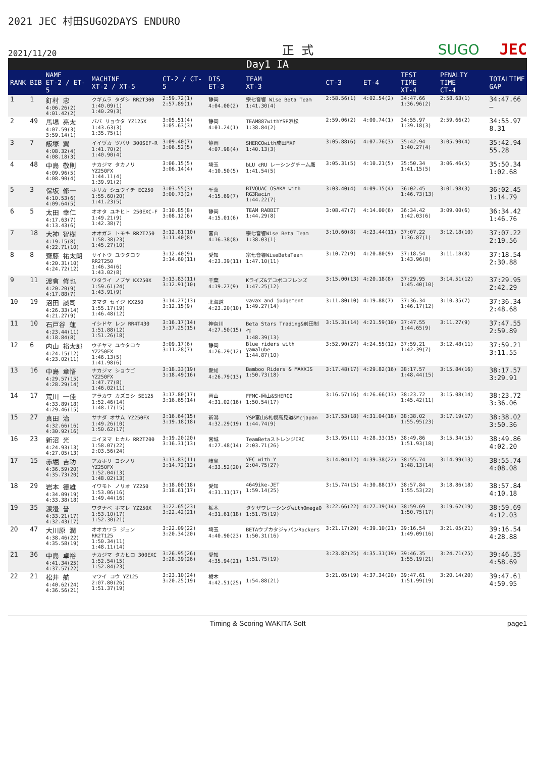2021 JEC 村田SUGO2DAYS ENDURO
2021/11/20 正 式 SUGO JEC
Day1 IA
| RANK | BIB | NAME ET-2 / ET-5 | MACHINE XT-2 / XT-5 | CT-2 / CT-5 | DIS ET-3 | TEAM XT-3 | CT-3 | ET-4 | TEST TIME XT-4 | PENALTY TIME CT-4 | TOTALTIME GAP |
| --- | --- | --- | --- | --- | --- | --- | --- | --- | --- | --- | --- |
| 1 | 1 | 釘村 忠 4:06.26(2) 4:01.42(2) | クギムラ タダシ RR2T300 1:40.09(1) 1:40.29(3) | 2:59.72(1) 2:57.89(1) | 静岡 4:04.00(2) | 宗七音響 Wise Beta Team 1:41.30(4) | 2:58.56(1) | 4:02.54(2) | 34:47.66 1:36.96(2) | 2:58.63(1) | 34:47.66 – |
| 2 | 49 | 馬場 亮太 4:07.59(3) 3:59.14(1) | ババ リョウタ YZ125X 1:43.63(3) 1:35.75(1) | 3:05.51(4) 3:05.63(3) | 静岡 4:01.24(1) | TEAM887withYSP浜松 1:38.84(2) | 2:59.06(2) | 4:00.74(1) | 34:55.97 1:39.18(3) | 2:59.66(2) | 34:55.97 8.31 |
| 3 | 7 | 飯塚 翼 4:08.32(4) 4:08.18(3) | イイヅカ ツバサ 300SEF-R 1:41.70(2) 1:40.90(4) | 3:09.40(7) 3:06.52(5) | 静岡 4:07.98(4) | SHERCOwith成田MXP 1:40.13(3) | 3:05.88(6) | 4:07.76(3) | 35:42.94 1:40.27(4) | 3:05.90(4) | 35:42.94 55.28 |
| 4 | 48 | 中島 敬則 4:09.96(5) 4:08.90(4) | ナカジマ タカノリ YZ250FX 1:44.11(4) 1:39.91(2) | 3:06.15(5) 3:06.14(4) | 埼玉 4:10.50(5) | bLU cRU レーシングチーム鷹 1:41.54(5) | 3:05.31(5) | 4:10.21(5) | 35:50.34 1:41.15(5) | 3:06.46(5) | 35:50.34 1:02.68 |
| 5 | 3 | 保坂 修一 4:10.53(6) 4:09.64(5) | ホサカ シュウイチ EC250 1:55.60(20) 1:41.23(5) | 3:03.55(3) 3:00.73(2) | 千葉 4:15.69(7) | BIVOUAC OSAKA with RG3Racin 1:44.22(7) | 3:03.40(4) | 4:09.15(4) | 36:02.45 1:46.73(13) | 3:01.98(3) | 36:02.45 1:14.79 |
| 6 | 5 | 太田 幸仁 4:17.63(7) 4:13.43(6) | オオタ ユキヒト 250EXC-F 1:49.21(9) 1:42.38(7) | 3:10.85(8) 3:08.12(6) | 静岡 4:15.01(6) | TEAM RABBIT 1:44.29(8) | 3:08.47(7) | 4:14.00(6) | 36:34.42 1:42.03(6) | 3:09.00(6) | 36:34.42 1:46.76 |
| 7 | 18 | 大神 智樹 4:19.15(8) 4:22.71(10) | オオガミ トモキ RR2T250 1:58.38(23) 1:45.27(10) | 3:12.81(10) 3:11.40(8) | 富山 4:16.38(8) | 宗七音響Wise Beta Team 1:38.03(1) | 3:10.60(8) | 4:23.44(11) | 37:07.22 1:36.87(1) | 3:12.18(10) | 37:07.22 2:19.56 |
| 8 | 8 | 齋藤 祐太朗 4:20.31(10) 4:24.72(12) | サイトウ ユウタロウ RR2T250 1:46.34(6) 1:43.02(8) | 3:12.40(9) 3:14.60(11) | 愛知 4:23.39(11) | 宗七音響WiseBetaTeam 1:47.10(11) | 3:10.72(9) | 4:20.80(9) | 37:18.54 1:43.96(8) | 3:11.18(8) | 37:18.54 2:30.88 |
| 9 | 11 | 渡會 修也 4:20.20(9) 4:17.88(7) | ワタライ ノブヤ KX250X 1:59.61(24) 1:43.91(9) | 3:13.83(11) 3:12.91(10) | 千葉 4:19.27(9) | Kライズ&デコボコフレンズ 1:47.25(12) | 3:15.00(13) | 4:20.18(8) | 37:29.95 1:45.40(10) | 3:14.51(12) | 37:29.95 2:42.29 |
| 10 | 19 | 沼田 誠司 4:26.33(14) 4:21.27(9) | ヌマタ セイジ KX250 1:55.17(19) 1:46.48(12) | 3:14.27(13) 3:12.15(9) | 北海道 4:23.20(10) | vavax and judgement 1:49.27(14) | 3:11.80(10) | 4:19.88(7) | 37:36.34 1:46.17(12) | 3:10.35(7) | 37:36.34 2:48.68 |
| 11 | 10 | 石戸谷 蓮 4:23.44(11) 4:18.84(8) | イシドヤ レン RR4T430 1:51.88(12) 1:51.26(18) | 3:16.17(14) 3:17.25(15) | 神奈川 4:27.50(15) | Beta Stars Trading&前田制作 1:48.39(13) | 3:15.31(14) | 4:21.59(10) | 37:47.55 1:44.65(9) | 3:11.27(9) | 37:47.55 2:59.89 |
| 12 | 6 | 内山 裕太郎 4:24.15(12) 4:23.02(11) | ウチヤマ ユウタロウ YZ250FX 1:46.13(5) 1:41.98(6) | 3:09.17(6) 3:11.28(7) | 静岡 4:26.29(12) | Blue riders with yamalube 1:44.87(10) | 3:52.90(27) | 4:24.55(12) | 37:59.21 1:42.39(7) | 3:12.48(11) | 37:59.21 3:11.55 |
| 13 | 16 | 中島 章悟 4:29.57(15) 4:28.29(14) | ナカジマ ショウゴ YZ250FX 1:47.77(8) 1:46.02(11) | 3:18.33(19) 3:18.49(16) | 愛知 4:26.79(13) | Bamboo Riders & MAXXIS 1:50.73(18) | 3:17.48(17) | 4:29.82(16) | 38:17.57 1:48.44(15) | 3:15.84(16) | 38:17.57 3:29.91 |
| 14 | 17 | 荒川 一佳 4:33.89(18) 4:29.46(15) | アラカワ カズヨシ SE125 1:52.46(14) 1:48.17(15) | 3:17.80(17) 3:16.65(14) | 岡山 4:31.02(16) | FFMC-岡山&SHERCO 1:50.54(17) | 3:16.57(16) | 4:26.66(13) | 38:23.72 1:45.42(11) | 3:15.08(14) | 38:23.72 3:36.06 |
| 15 | 27 | 真田 治 4:32.66(16) 4:30.92(16) | サナダ オサム YZ250FX 1:49.26(10) 1:50.62(17) | 3:16.64(15) 3:19.18(18) | 新潟 4:32.29(19) | YSP富山&札幌高見道&Mcjapan 1:44.74(9) | 3:17.53(18) | 4:31.04(18) | 38:38.02 1:55.95(23) | 3:17.19(17) | 38:38.02 3:50.36 |
| 16 | 23 | 新沼 光 4:24.93(13) 4:27.05(13) | ニイヌマ ヒカル RR2T200 1:58.07(22) 2:03.56(24) | 3:19.20(20) 3:16.31(13) | 宮城 4:27.48(14) | TeamBetaストレンジIRC 2:03.71(26) | 3:13.95(11) | 4:28.33(15) | 38:49.86 1:51.93(18) | 3:15.34(15) | 38:49.86 4:02.20 |
| 17 | 15 | 赤堀 吉功 4:36.59(20) 4:35.73(20) | アカホリ ヨシノリ YZ250FX 1:52.04(13) 1:48.02(13) | 3:13.83(11) 3:14.72(12) | 岐阜 4:33.52(20) | YEC with Y 2:04.75(27) | 3:14.04(12) | 4:39.38(22) | 38:55.74 1:48.13(14) | 3:14.99(13) | 38:55.74 4:08.08 |
| 18 | 29 | 岩本 德雄 4:34.09(19) 4:33.38(18) | イワモト ノリオ YZ250 1:53.06(16) 1:49.44(16) | 3:18.00(18) 3:18.61(17) | 愛知 4:31.11(17) | 4649ike-JET 1:59.14(25) | 3:15.74(15) | 4:30.88(17) | 38:57.84 1:55.53(22) | 3:18.86(18) | 38:57.84 4:10.18 |
| 19 | 35 | 渡邉 誉 4:33.21(17) 4:32.43(17) | ワタナベ ホマレ YZ250X 1:53.10(17) 1:52.30(21) | 3:22.65(23) 3:22.42(21) | 栃木 4:31.61(18) | タケザワレーシングwithOmegaO 1:51.75(19) | 3:22.66(22) | 4:27.19(14) | 38:59.69 1:50.75(17) | 3:19.62(19) | 38:59.69 4:12.03 |
| 20 | 47 | 大川原 潤 4:38.46(22) 4:35.58(19) | オオカワラ ジュン RR2T125 1:50.34(11) 1:48.11(14) | 3:22.09(22) 3:20.34(20) | 埼玉 4:40.90(23) | BETAウブカタジャパンRockers 1:50.31(16) | 3:21.17(20) | 4:39.10(21) | 39:16.54 1:49.09(16) | 3:21.05(21) | 39:16.54 4:28.88 |
| 21 | 36 | 中島 卓裕 4:41.34(25) 4:37.57(22) | ナカジマ タカヒロ 300EXC 1:52.54(15) 1:52.84(23) | 3:26.95(26) 3:28.39(26) | 愛知 4:35.94(21) | 1:51.75(19) | 3:23.82(25) | 4:35.31(19) | 39:46.35 1:55.19(21) | 3:24.71(25) | 39:46.35 4:58.69 |
| 22 | 21 | 松井 航 4:40.62(24) 4:36.56(21) | マツイ コウ YZ125 2:07.80(26) 1:51.37(19) | 3:23.10(24) 3:20.25(19) | 栃木 4:42.51(25) | 1:54.88(21) | 3:21.05(19) | 4:37.34(20) | 39:47.61 1:51.99(19) | 3:20.14(20) | 39:47.61 4:59.95 |
Timing & Scoring WAKITA Soft page1